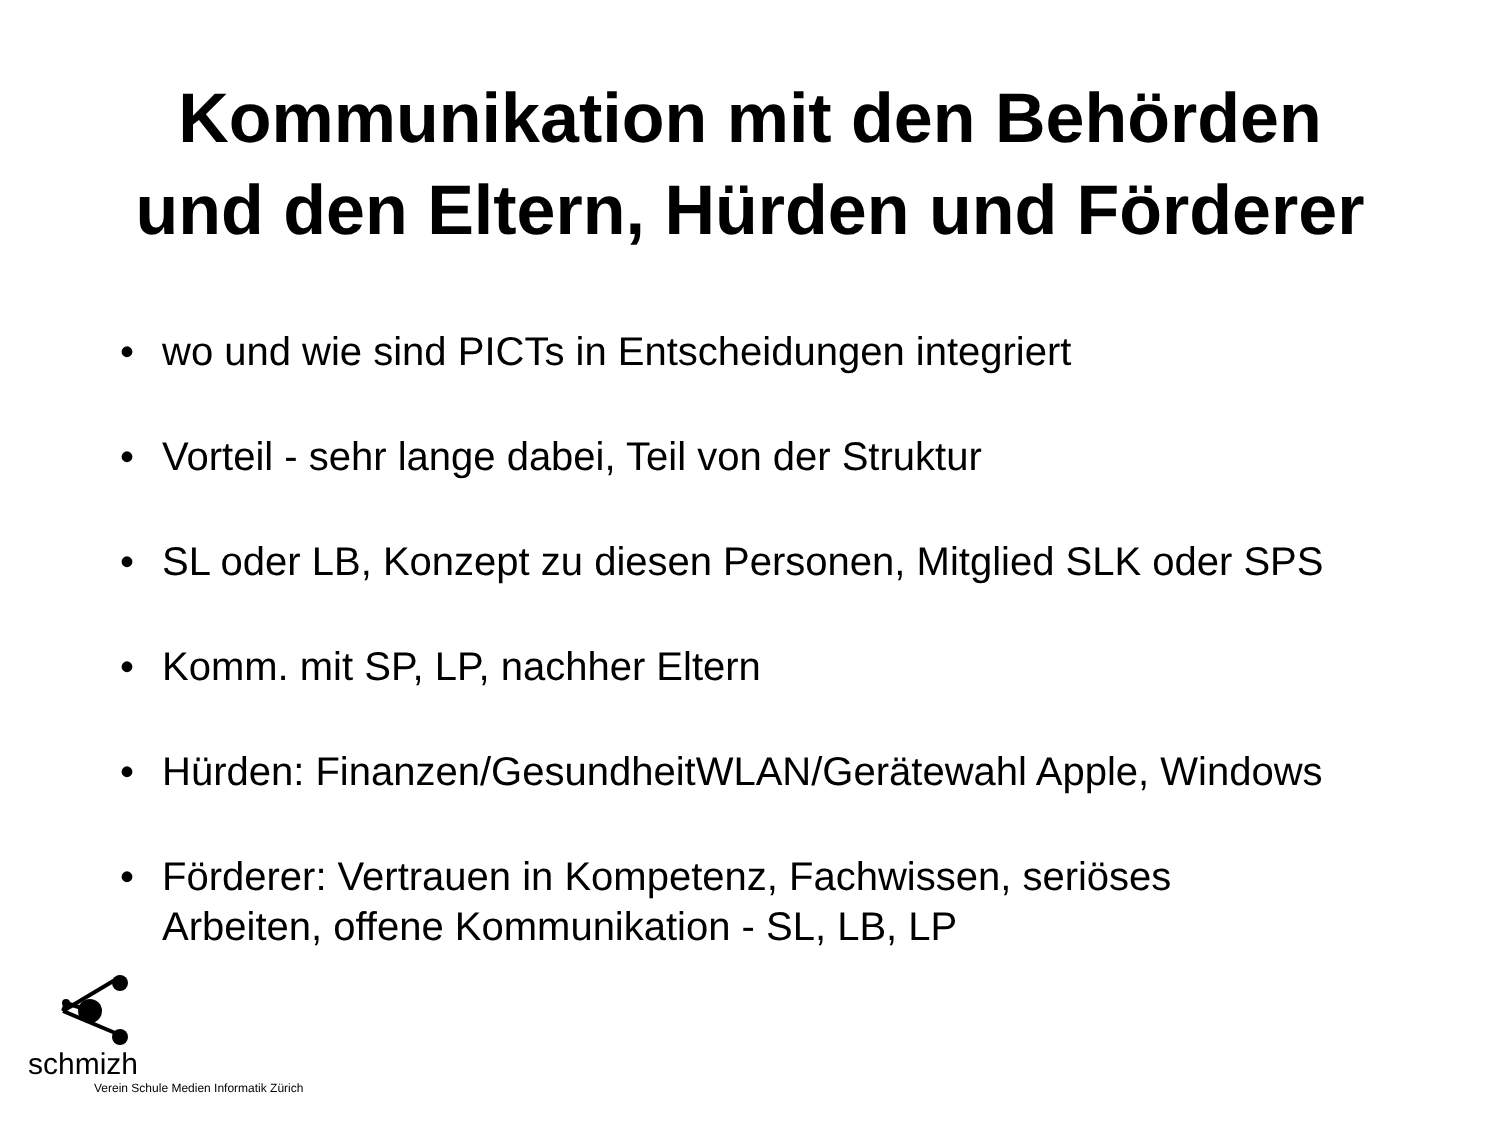Kommunikation mit den Behörden
und den Eltern, Hürden und Förderer
• wo und wie sind PICTs in Entscheidungen integriert
• Vorteil - sehr lange dabei, Teil von der Struktur
• SL oder LB, Konzept zu diesen Personen, Mitglied SLK oder SPS
• Komm. mit SP, LP, nachher Eltern
• Hürden: Finanzen/GesundheitWLAN/Gerätewahl Apple, Windows
• Förderer: Vertrauen in Kompetenz, Fachwissen, seriöses
Arbeiten, offene Kommunikation - SL, LB, LP
schmizh
Verein Schule Medien Informatik Zürich